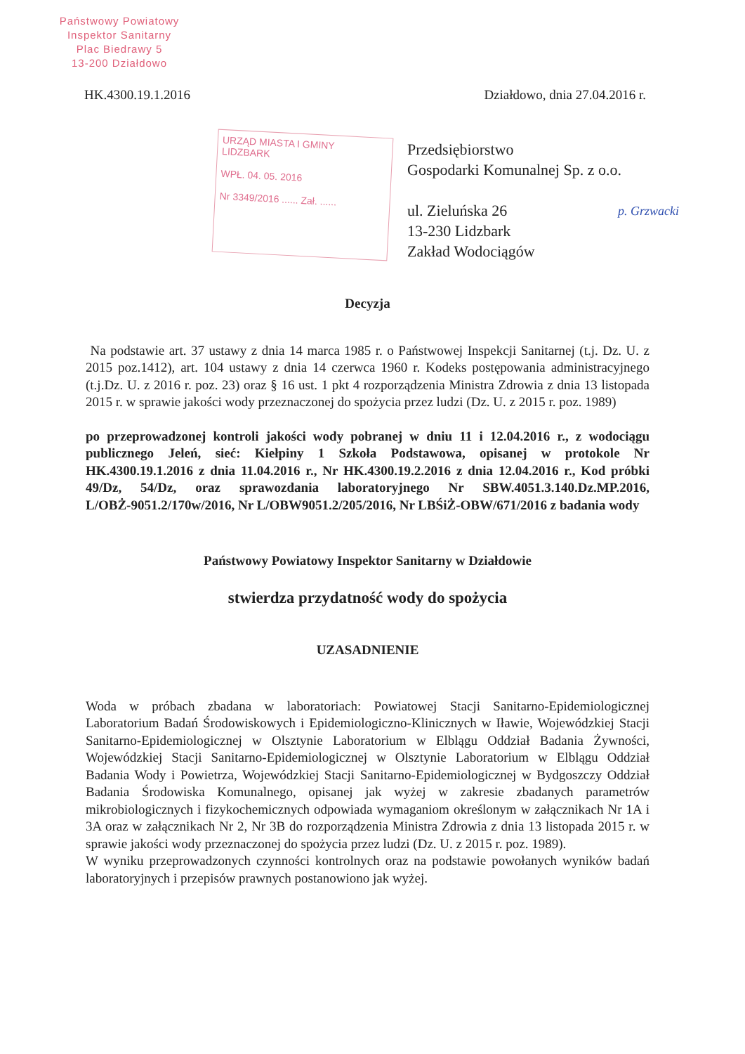Państwowy Powiatowy
Inspektor Sanitarny
Plac Biedrawy 5
13-200 Działdowo
HK.4300.19.1.2016 Działdowo, dnia 27.04.2016 r.
URZĄD MIASTA I GMINY
LIDZBARK
WPŁ. 04. 05. 2016
Nr 3349/2016 ...... Zał. ......
Przedsiębiorstwo
Gospodarki Komunalnej Sp. z o.o.
ul. Zieluńska 26
13-230 Lidzbark
Zakład Wodociągów
p. Grzwacki
Decyzja
Na podstawie art. 37 ustawy z dnia 14 marca 1985 r. o Państwowej Inspekcji Sanitarnej (t.j. Dz. U. z 2015 poz.1412), art. 104 ustawy z dnia 14 czerwca 1960 r. Kodeks postępowania administracyjnego (t.j.Dz. U. z 2016 r. poz. 23) oraz § 16 ust. 1 pkt 4 rozporządzenia Ministra Zdrowia z dnia 13 listopada 2015 r. w sprawie jakości wody przeznaczonej do spożycia przez ludzi (Dz. U. z 2015 r. poz. 1989)
po przeprowadzonej kontroli jakości wody pobranej w dniu 11 i 12.04.2016 r., z wodociągu publicznego Jeleń, sieć: Kiełpiny 1 Szkoła Podstawowa, opisanej w protokole Nr HK.4300.19.1.2016 z dnia 11.04.2016 r., Nr HK.4300.19.2.2016 z dnia 12.04.2016 r., Kod próbki 49/Dz, 54/Dz, oraz sprawozdania laboratoryjnego Nr SBW.4051.3.140.Dz.MP.2016, L/OBŻ-9051.2/170w/2016, Nr L/OBW9051.2/205/2016, Nr LBŚiŻ-OBW/671/2016 z badania wody
Państwowy Powiatowy Inspektor Sanitarny w Działdowie
stwierdza przydatność wody do spożycia
UZASADNIENIE
Woda w próbach zbadana w laboratoriach: Powiatowej Stacji Sanitarno-Epidemiologicznej Laboratorium Badań Środowiskowych i Epidemiologiczno-Klinicznych w Iławie, Wojewódzkiej Stacji Sanitarno-Epidemiologicznej w Olsztynie Laboratorium w Elblągu Oddział Badania Żywności, Wojewódzkiej Stacji Sanitarno-Epidemiologicznej w Olsztynie Laboratorium w Elblągu Oddział Badania Wody i Powietrza, Wojewódzkiej Stacji Sanitarno-Epidemiologicznej w Bydgoszczy Oddział Badania Środowiska Komunalnego, opisanej jak wyżej w zakresie zbadanych parametrów mikrobiologicznych i fizykochemicznych odpowiada wymaganiom określonym w załącznikach Nr 1A i 3A oraz w załącznikach Nr 2, Nr 3B do rozporządzenia Ministra Zdrowia z dnia 13 listopada 2015 r. w sprawie jakości wody przeznaczonej do spożycia przez ludzi (Dz. U. z 2015 r. poz. 1989).
W wyniku przeprowadzonych czynności kontrolnych oraz na podstawie powołanych wyników badań laboratoryjnych i przepisów prawnych postanowiono jak wyżej.